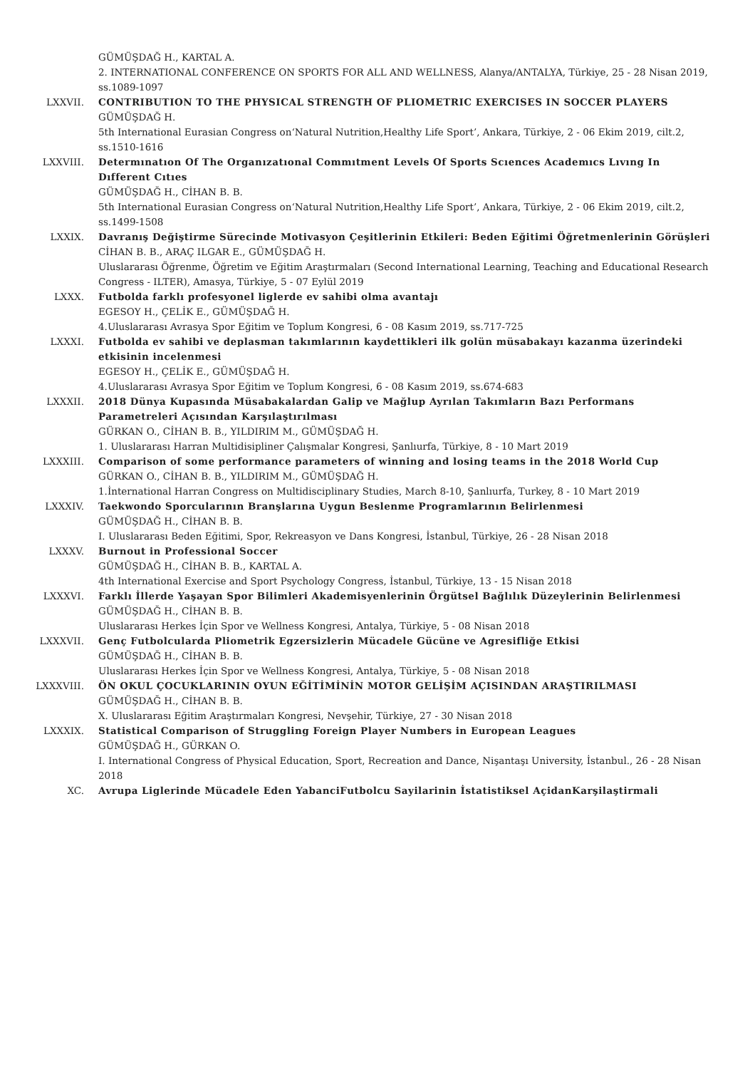GÜMÜŞDAĞ H., KARTAL A.
2. INTERNATIONAL CONFERENCE ON SPORTS FOR ALL AND WELLNESS, Alanya/ANTALYA, Türkiye, 25 - 28 Nisan 2019, ss.1089-1097
LXXVII. CONTRIBUTION TO THE PHYSICAL STRENGTH OF PLIOMETRIC EXERCISES IN SOCCER PLAYERS
GÜMÜŞDAĞ H.
5th International Eurasian Congress on‘Natural Nutrition,Healthy Life Sport’, Ankara, Türkiye, 2 - 06 Ekim 2019, cilt.2, ss.1510-1616
LXXVIII. Determınatıon Of The Organızatıonal Commıtment Levels Of Sports Scıences Academıcs Lıvıng In Dıfferent Cıtıes
GÜMÜŞDAĞ H., CİHAN B. B.
5th International Eurasian Congress on‘Natural Nutrition,Healthy Life Sport’, Ankara, Türkiye, 2 - 06 Ekim 2019, cilt.2, ss.1499-1508
LXXIX. Davranış Değiştirme Sürecinde Motivasyon Çeşitlerinin Etkileri: Beden Eğitimi Öğretmenlerinin Görüşleri
CİHAN B. B., ARAÇ ILGAR E., GÜMÜŞDAĞ H.
Uluslararası Öğrenme, Öğretim ve Eğitim Araştırmaları (Second International Learning, Teaching and Educational Research Congress - ILTER), Amasya, Türkiye, 5 - 07 Eylül 2019
LXXX. Futbolda farklı profesyonel liglerde ev sahibi olma avantajı
EGESOY H., ÇELİK E., GÜMÜŞDAĞ H.
4.Uluslararası Avrasya Spor Eğitim ve Toplum Kongresi, 6 - 08 Kasım 2019, ss.717-725
LXXXI. Futbolda ev sahibi ve deplasman takımlarının kaydettikleri ilk golün müsabakayı kazanma üzerindeki etkisinin incelenmesi
EGESOY H., ÇELİK E., GÜMÜŞDAĞ H.
4.Uluslararası Avrasya Spor Eğitim ve Toplum Kongresi, 6 - 08 Kasım 2019, ss.674-683
LXXXII. 2018 Dünya Kupasında Müsabakalardan Galip ve Mağlup Ayrılan Takımların Bazı Performans Parametreleri Açısından Karşılaştırılması
GÜRKAN O., CİHAN B. B., YILDIRIM M., GÜMÜŞDAĞ H.
1. Uluslararası Harran Multidisipliner Çalışmalar Kongresi, Şanlıurfa, Türkiye, 8 - 10 Mart 2019
LXXXIII. Comparison of some performance parameters of winning and losing teams in the 2018 World Cup
GÜRKAN O., CİHAN B. B., YILDIRIM M., GÜMÜŞDAĞ H.
1.İnternational Harran Congress on Multidisciplinary Studies, March 8-10, Şanlıurfa, Turkey, 8 - 10 Mart 2019
LXXXIV. Taekwondo Sporcularının Branşlarına Uygun Beslenme Programlarının Belirlenmesi
GÜMÜŞDAĞ H., CİHAN B. B.
I. Uluslararası Beden Eğitimi, Spor, Rekreasyon ve Dans Kongresi, İstanbul, Türkiye, 26 - 28 Nisan 2018
LXXXV. Burnout in Professional Soccer
GÜMÜŞDAĞ H., CİHAN B. B., KARTAL A.
4th International Exercise and Sport Psychology Congress, İstanbul, Türkiye, 13 - 15 Nisan 2018
LXXXVI. Farklı İllerde Yaşayan Spor Bilimleri Akademisyenlerinin Örgütsel Bağlılık Düzeylerinin Belirlenmesi
GÜMÜŞDAĞ H., CİHAN B. B.
Uluslararası Herkes İçin Spor ve Wellness Kongresi, Antalya, Türkiye, 5 - 08 Nisan 2018
LXXXVII. Genç Futbolcularda Pliometrik Egzersizlerin Mücadele Gücüne ve Agresifliğe Etkisi
GÜMÜŞDAĞ H., CİHAN B. B.
Uluslararası Herkes İçin Spor ve Wellness Kongresi, Antalya, Türkiye, 5 - 08 Nisan 2018
LXXXVIII. ÖN OKUL ÇOCUKLARININ OYUN EĞİTİMİNİN MOTOR GELİŞİM AÇISINDAN ARAŞTIRILMASI
GÜMÜŞDAĞ H., CİHAN B. B.
X. Uluslararası Eğitim Araştırmaları Kongresi, Nevşehir, Türkiye, 27 - 30 Nisan 2018
LXXXIX. Statistical Comparison of Struggling Foreign Player Numbers in European Leagues
GÜMÜŞDAĞ H., GÜRKAN O.
I. International Congress of Physical Education, Sport, Recreation and Dance, Nişantaşı University, İstanbul., 26 - 28 Nisan 2018
XC. Avrupa Liglerinde Mücadele Eden YabanciFutbolcu Sayilarinin İstatistiksel AçidanKarşilaştirmali